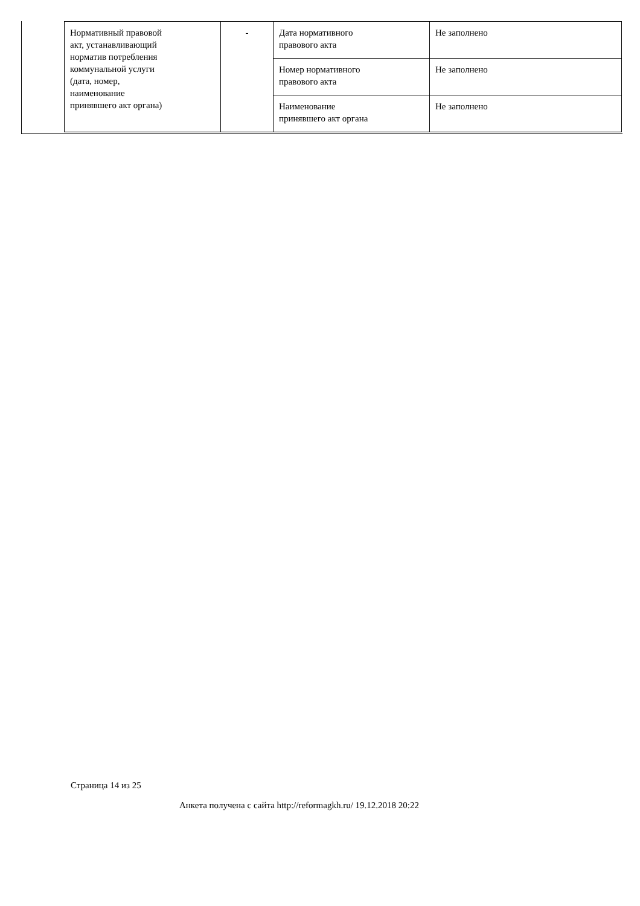| Нормативный правовой акт, устанавливающий норматив потребления коммунальной услуги (дата, номер, наименование принявшего акт органа) | - | Дата нормативного правового акта | Не заполнено |
| | | Номер нормативного правового акта | Не заполнено |
| | | Наименование принявшего акт органа | Не заполнено |
Страница 14 из 25
Анкета получена с сайта http://reformagkh.ru/ 19.12.2018 20:22